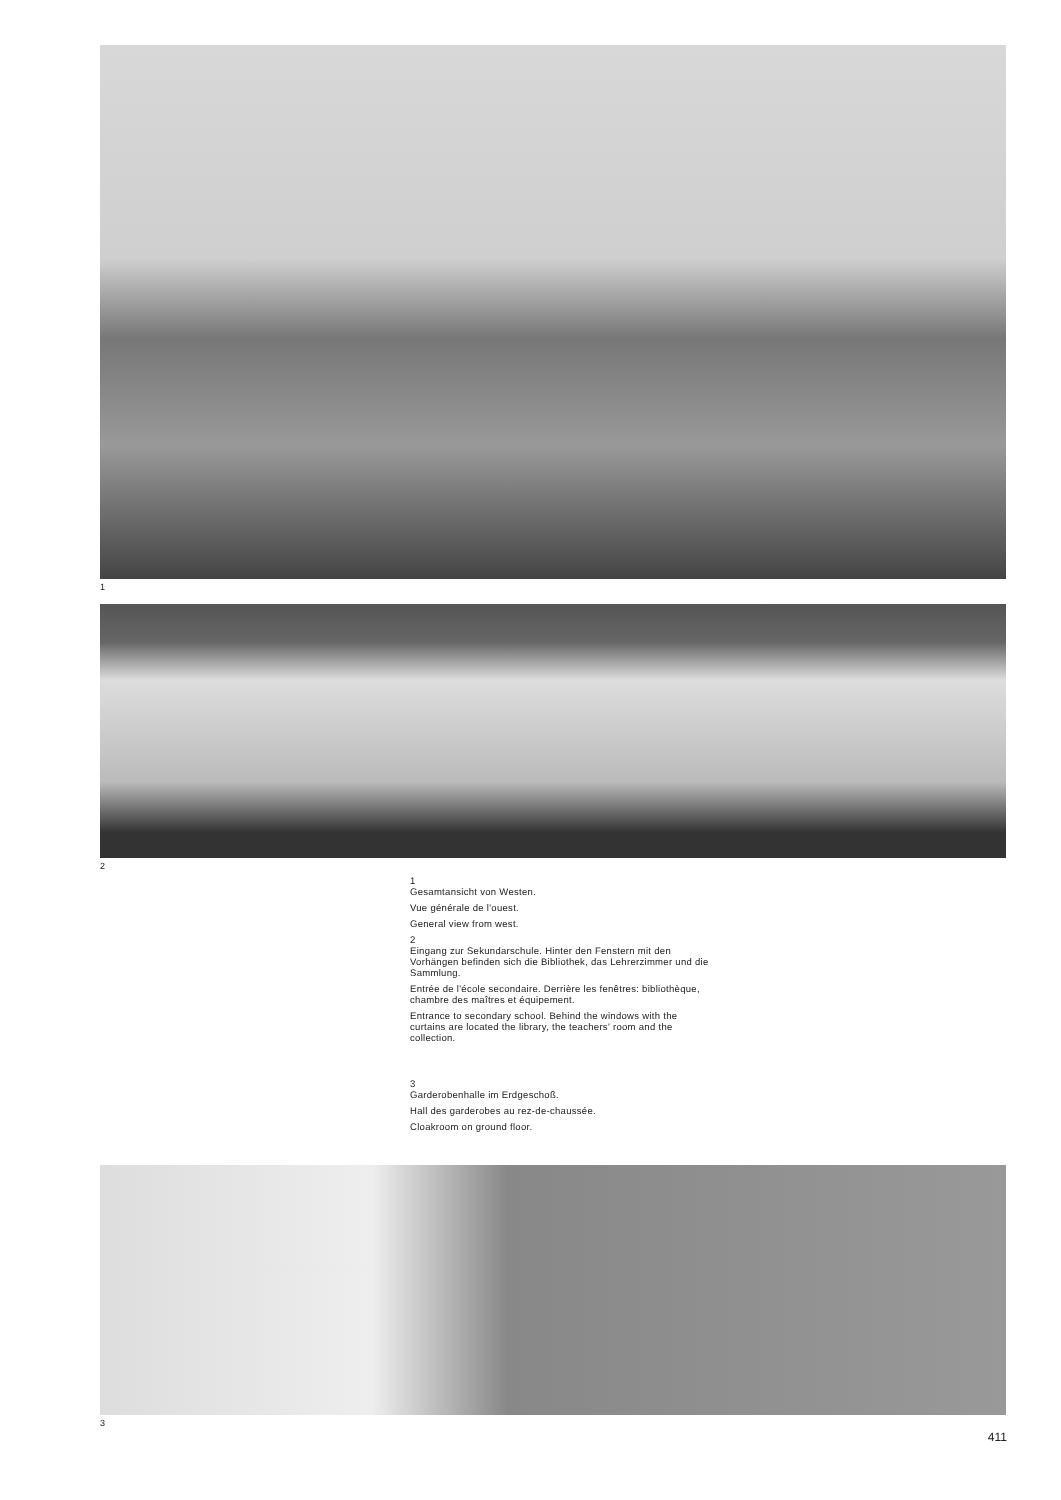1
2
1
Gesamtansicht von Westen.
Vue générale de l'ouest.
General view from west.
2
Eingang zur Sekundarschule. Hinter den Fenstern mit den Vorhängen befinden sich die Bibliothek, das Lehrerzimmer und die Sammlung.
Entrée de l'école secondaire. Derrière les fenêtres: bibliothèque, chambre des maîtres et équipement.
Entrance to secondary school. Behind the windows with the curtains are located the library, the teachers' room and the collection.
3
Garderobenhalle im Erdgeschoß.
Hall des garderobes au rez-de-chaussée.
Cloakroom on ground floor.
3
411